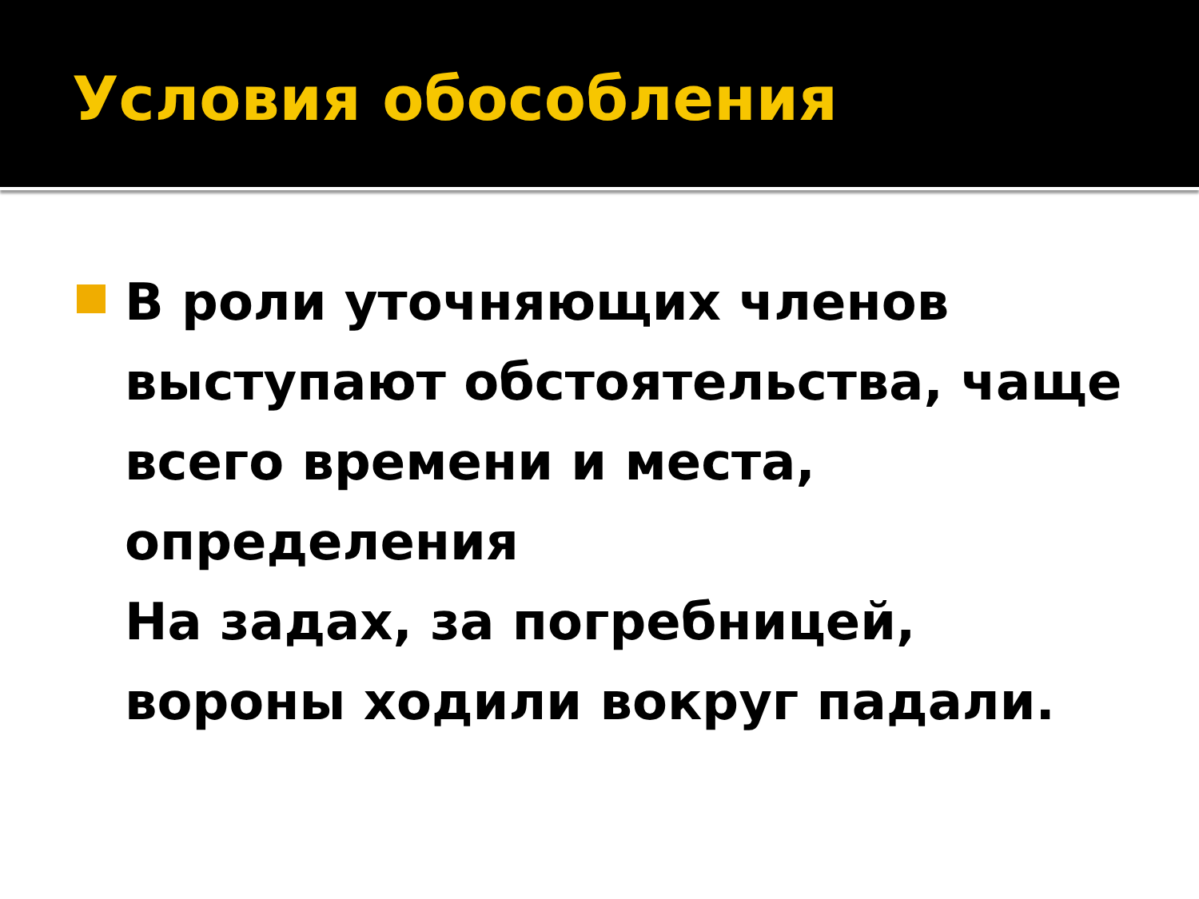Условия обособления
В роли уточняющих членов выступают обстоятельства, чаще всего времени и места, определения
На задах, за погребницей, вороны ходили вокруг падали.